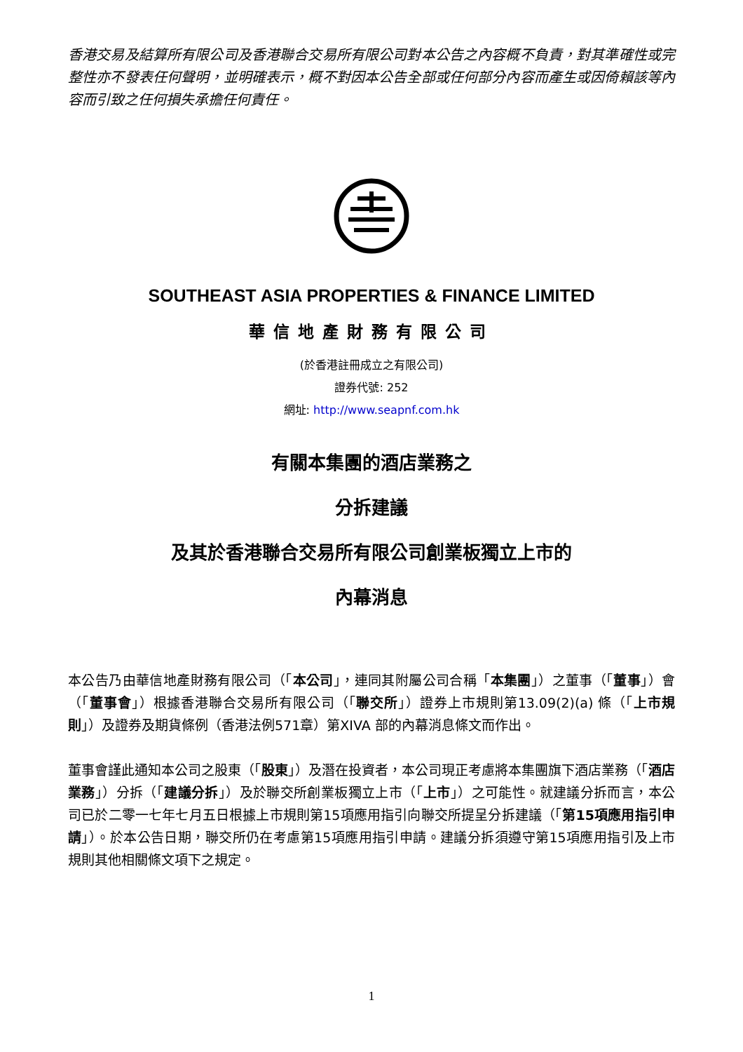香港交易及結算所有限公司及香港聯合交易所有限公司對本公告之內容概不負責，對其準確性或完整性亦不發表任何聲明，並明確表示，概不對因本公告全部或任何部分內容而產生或因倚賴該等內容而引致之任何損失承擔任何責任。
SOUTHEAST ASIA PROPERTIES & FINANCE LIMITED
華信地產財務有限公司
(於香港註冊成立之有限公司)
證券代號: 252
網址: http://www.seapnf.com.hk
有關本集團的酒店業務之
分拆建議
及其於香港聯合交易所有限公司創業板獨立上市的
內幕消息
本公告乃由華信地產財務有限公司（「本公司」，連同其附屬公司合稱「本集團」）之董事（「董事」）會（「董事會」）根據香港聯合交易所有限公司（「聯交所」）證券上市規則第13.09(2)(a) 條（「上市規則」）及證券及期貨條例（香港法例571章）第XIVA 部的內幕消息條文而作出。
董事會謹此通知本公司之股東（「股東」）及潛在投資者，本公司現正考慮將本集團旗下酒店業務（「酒店業務」）分拆（「建議分拆」）及於聯交所創業板獨立上市（「上市」）之可能性。就建議分拆而言，本公司已於二零一七年七月五日根據上市規則第15項應用指引向聯交所提呈分拆建議（「第15項應用指引申請」）。於本公告日期，聯交所仍在考慮第15項應用指引申請。建議分拆須遵守第15項應用指引及上市規則其他相關條文項下之規定。
1